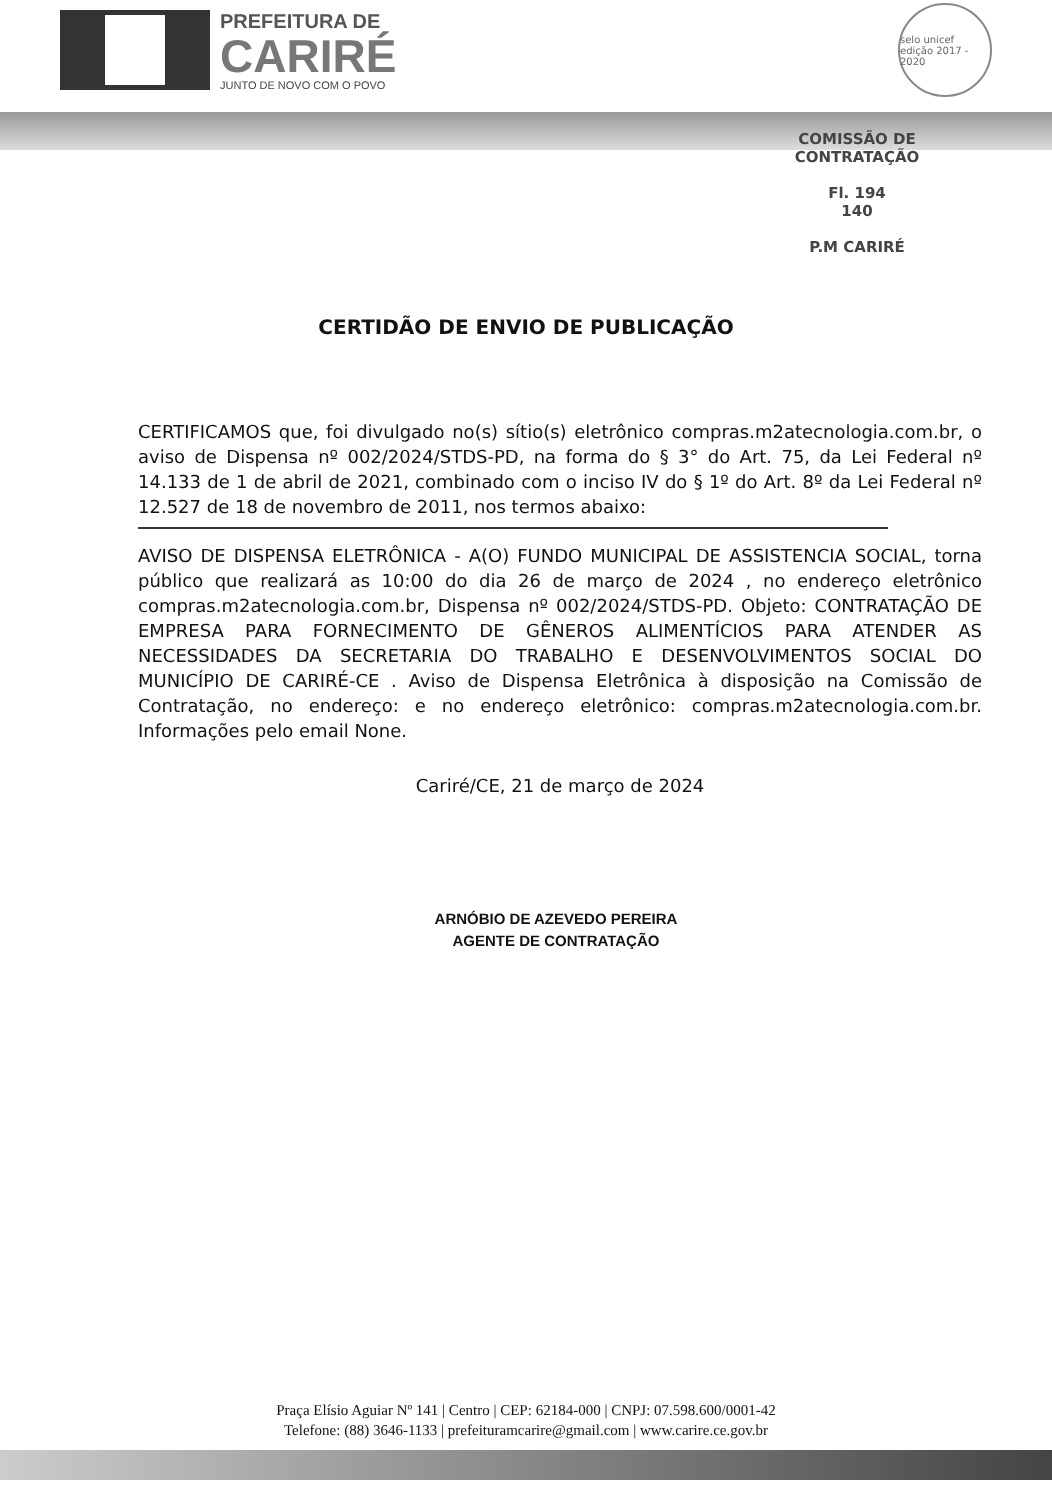PREFEITURA DE
CARIRÉ
JUNTO DE NOVO COM O POVO
selo unicef
edição 2017 - 2020
COMISSÃO DE CONTRATAÇÃO
Fl. 194
140
P.M CARIRÉ
CERTIDÃO DE ENVIO DE PUBLICAÇÃO
CERTIFICAMOS que, foi divulgado no(s) sítio(s) eletrônico compras.m2atecnologia.com.br, o aviso de Dispensa nº 002/2024/STDS-PD, na forma do § 3° do Art. 75, da Lei Federal nº 14.133 de 1 de abril de 2021, combinado com o inciso IV do § 1º do Art. 8º da Lei Federal nº 12.527 de 18 de novembro de 2011, nos termos abaixo:
AVISO DE DISPENSA ELETRÔNICA - A(O) FUNDO MUNICIPAL DE ASSISTENCIA SOCIAL, torna público que realizará as 10:00 do dia 26 de março de 2024 , no endereço eletrônico compras.m2atecnologia.com.br, Dispensa nº 002/2024/STDS-PD. Objeto: CONTRATAÇÃO DE EMPRESA PARA FORNECIMENTO DE GÊNEROS ALIMENTÍCIOS PARA ATENDER AS NECESSIDADES DA SECRETARIA DO TRABALHO E DESENVOLVIMENTOS SOCIAL DO MUNICÍPIO DE CARIRÉ-CE . Aviso de Dispensa Eletrônica à disposição na Comissão de Contratação, no endereço: e no endereço eletrônico: compras.m2atecnologia.com.br. Informações pelo email None.
Cariré/CE, 21 de março de 2024
ARNÓBIO DE AZEVEDO PEREIRA
AGENTE DE CONTRATAÇÃO
Praça Elísio Aguiar Nº 141 | Centro | CEP: 62184-000 | CNPJ: 07.598.600/0001-42
Telefone: (88) 3646-1133 | prefeituramcarire@gmail.com | www.carire.ce.gov.br